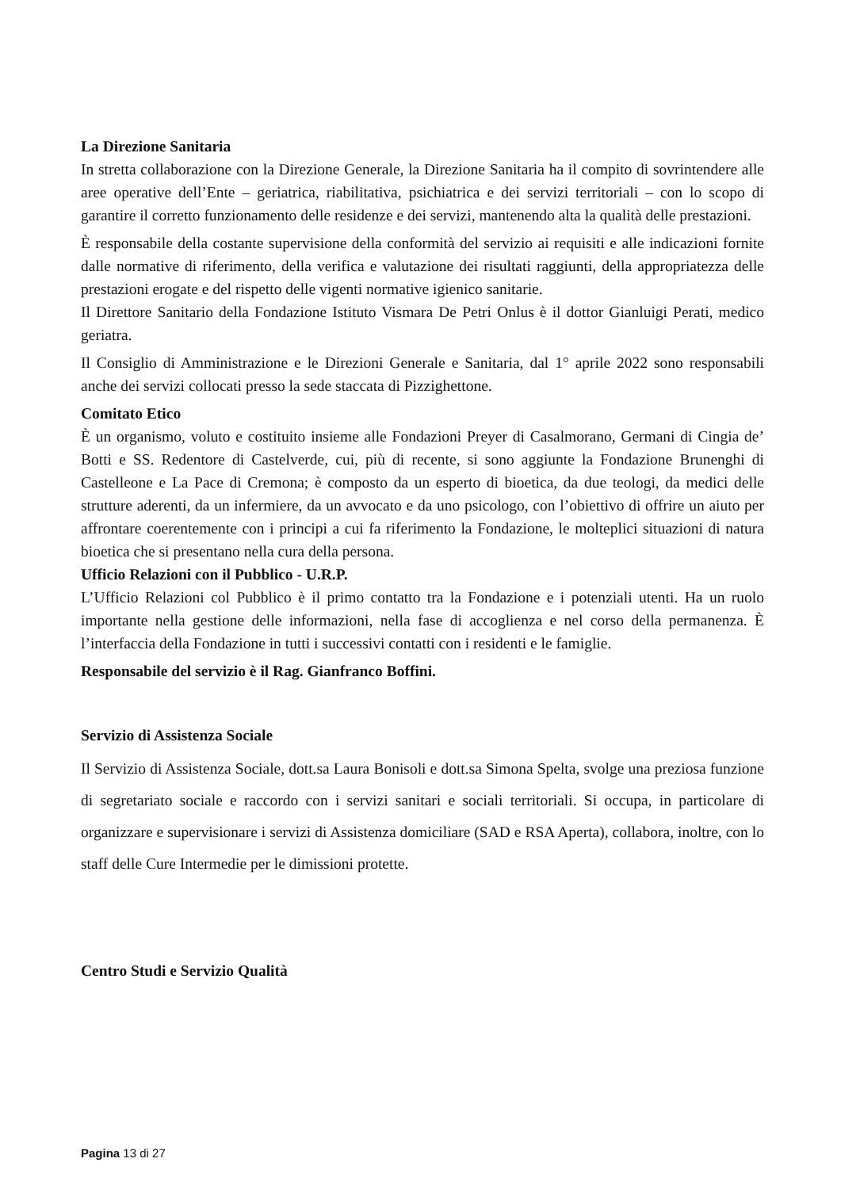La Direzione Sanitaria
In stretta collaborazione con la Direzione Generale, la Direzione Sanitaria ha il compito di sovrintendere alle aree operative dell’Ente – geriatrica, riabilitativa, psichiatrica e dei servizi territoriali – con lo scopo di garantire il corretto funzionamento delle residenze e dei servizi, mantenendo alta la qualità delle prestazioni.
È responsabile della costante supervisione della conformità del servizio ai requisiti e alle indicazioni fornite dalle normative di riferimento, della verifica e valutazione dei risultati raggiunti, della appropriatezza delle prestazioni erogate e del rispetto delle vigenti normative igienico sanitarie.
Il Direttore Sanitario della Fondazione Istituto Vismara De Petri Onlus è il dottor Gianluigi Perati, medico geriatra.
Il Consiglio di Amministrazione e le Direzioni Generale e Sanitaria, dal 1° aprile 2022 sono responsabili anche dei servizi collocati presso la sede staccata di Pizzighettone.
Comitato Etico
È un organismo, voluto e costituito insieme alle Fondazioni Preyer di Casalmorano, Germani di Cingia de’ Botti e SS. Redentore di Castelverde, cui, più di recente, si sono aggiunte la Fondazione Brunenghi di Castelleone e La Pace di Cremona; è composto da un esperto di bioetica, da due teologi, da medici delle strutture aderenti, da un infermiere, da un avvocato e da uno psicologo, con l’obiettivo di offrire un aiuto per affrontare coerentemente con i principi a cui fa riferimento la Fondazione, le molteplici situazioni di natura bioetica che si presentano nella cura della persona.
Ufficio Relazioni con il Pubblico - U.R.P.
L’Ufficio Relazioni col Pubblico è il primo contatto tra la Fondazione e i potenziali utenti. Ha un ruolo importante nella gestione delle informazioni, nella fase di accoglienza e nel corso della permanenza. È l’interfaccia della Fondazione in tutti i successivi contatti con i residenti e le famiglie.
Responsabile del servizio è il Rag. Gianfranco Boffini.
Servizio di Assistenza Sociale
Il Servizio di Assistenza Sociale, dott.sa Laura Bonisoli e dott.sa Simona Spelta, svolge una preziosa funzione di segretariato sociale e raccordo con i servizi sanitari e sociali territoriali. Si occupa, in particolare di organizzare e supervisionare i servizi di Assistenza domiciliare (SAD e RSA Aperta), collabora, inoltre, con lo staff delle Cure Intermedie per le dimissioni protette.
Centro Studi e Servizio Qualità
Pagina 13 di 27